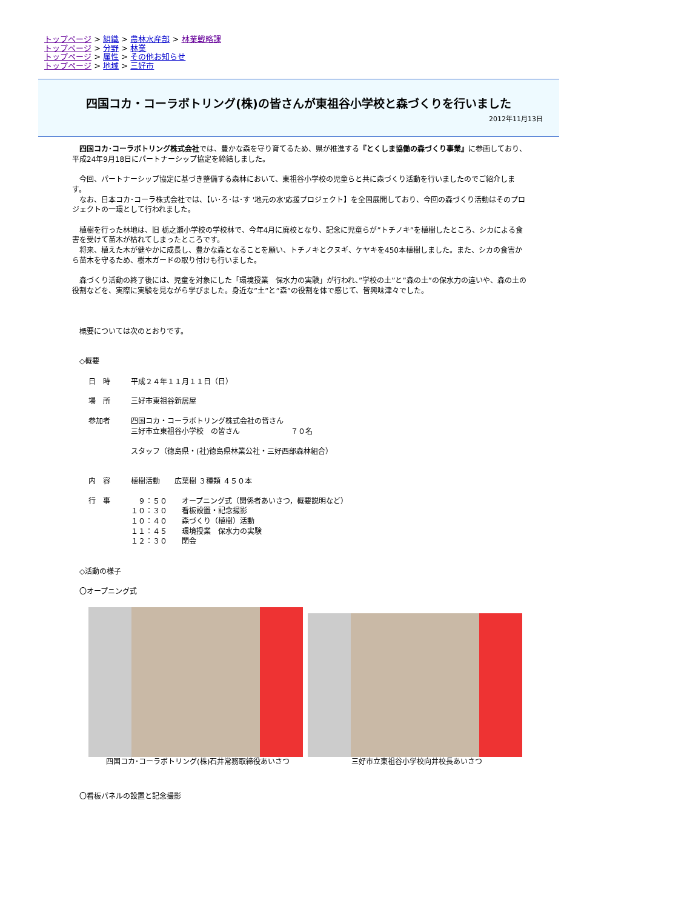トップページ > 組織 > 農林水産部 > 林業戦略課
トップページ > 分野 > 林業
トップページ > 属性 > その他お知らせ
トップページ > 地域 > 三好市
四国コカ・コーラボトリング(株)の皆さんが東祖谷小学校と森づくりを行いました
2012年11月13日
　四国コカ･コーラボトリング株式会社では、豊かな森を守り育てるため、県が推進する『とくしま協働の森づくり事業』に参画しており、平成24年9月18日にパートナーシップ協定を締結しました。
　今回、パートナーシップ協定に基づき整備する森林において、東祖谷小学校の児童らと共に森づくり活動を行いましたのでご紹介します。
　なお、日本コカ･コーラ株式会社では、【い･ろ･は･す '地元の水'応援プロジェクト】を全国展開しており、今回の森づくり活動はそのプロジェクトの一環として行われました。
　植樹を行った林地は、旧 栃之瀬小学校の学校林で、今年4月に廃校となり、記念に児童らが”トチノキ”を植樹したところ、シカによる食害を受けて苗木が枯れてしまったところです。
　将来、植えた木が健やかに成長し、豊かな森となることを願い、トチノキとクヌギ、ケヤキを450本植樹しました。また、シカの食害から苗木を守るため、樹木ガードの取り付けも行いました。
　森づくり活動の終了後には、児童を対象にした「環境授業　保水力の実験」が行われ、”学校の土”と”森の土”の保水力の違いや、森の土の役割などを、実際に実験を見ながら学びました。身近な”土”と”森”の役割を体で感じて、皆興味津々でした。
　概要については次のとおりです。
　◇概要
日　時
平成２４年１１月１１日（日）
場　所
三好市東祖谷新居屋
参加者
四国コカ・コーラボトリング株式会社の皆さん
三好市立東祖谷小学校　の皆さん　　　　　　　７０名
スタッフ（徳島県・(社)徳島県林業公社・三好西部森林組合）
内　容
植樹活動　　広葉樹 ３種類 ４５０本
行　事
　９：５０　　オープニング式（関係者あいさつ，概要説明など）
１０：３０　　看板設置・記念撮影
１０：４０　　森づくり（植樹）活動
１１：４５　　環境授業　保水力の実験
１２：３０　　閉会
　◇活動の様子
　〇オープニング式
四国コカ･コーラボトリング(株)石井常務取締役あいさつ 三好市立東祖谷小学校向井校長あいさつ
　〇看板パネルの設置と記念撮影